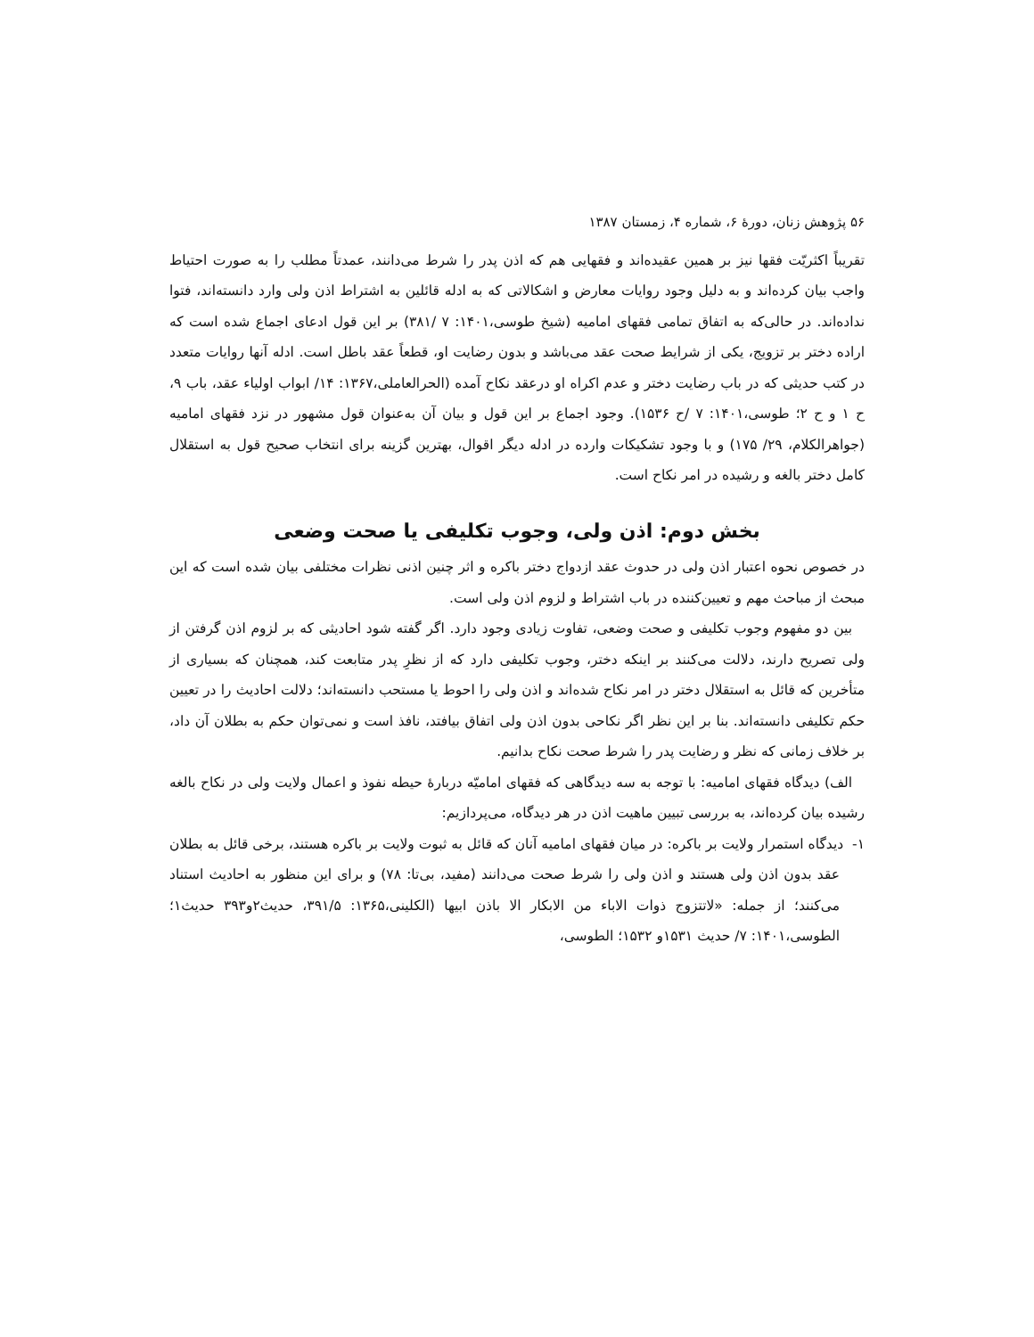۵۶ پژوهش زنان، دورهٔ ۶، شماره ۴، زمستان ۱۳۸۷
تقریباً اکثریّت فقها نیز بر همین عقیده‌اند و فقهایی هم که اذن پدر را شرط می‌دانند، عمدتاً مطلب را به صورت احتیاط واجب بیان کرده‌اند و به دلیل وجود روایات معارض و اشکالاتی که به ادله قائلین به اشتراط اذن ولی وارد دانسته‌اند، فتوا نداده‌اند. در حالی‌که به اتفاق تمامی فقهای امامیه (شیخ طوسی،۱۴۰۱: ۷ /۳۸۱) بر این قول ادعای اجماع شده است که اراده دختر بر تزویج، یکی از شرایط صحت عقد می‌باشد و بدون رضایت او، قطعاً عقد باطل است. ادله آنها روایات متعدد در کتب حدیثی که در باب رضایت دختر و عدم اکراه او درعقد نکاح آمده (الحرالعاملی،۱۳۶۷: ۱۴/ ابواب اولیاء عقد، باب ۹، ح ۱ و ح ۲؛ طوسی،۱۴۰۱: ۷ /ح ۱۵۳۶). وجود اجماع بر این قول و بیان آن به‌عنوان قول مشهور در نزد فقهای امامیه (جواهرالکلام، ۲۹/ ۱۷۵) و با وجود تشکیکات وارده در ادله دیگر اقوال، بهترین گزینه برای انتخاب صحیح قول به استقلال کامل دختر بالغه و رشیده در امر نکاح است.
بخش دوم: اذن ولی، وجوب تکلیفی یا صحت وضعی
در خصوص نحوه اعتبار اذن ولی در حدوث عقد ازدواج دختر باکره و اثر چنین اذنی نظرات مختلفی بیان شده است که این مبحث از مباحث مهم و تعیین‌کننده در باب اشتراط و لزوم اذن ولی است.
بین دو مفهوم وجوب تکلیفی و صحت وضعی، تفاوت زیادی وجود دارد. اگر گفته شود احادیثی که بر لزوم اذن گرفتن از ولی تصریح دارند، دلالت می‌کنند بر اینکه دختر، وجوب تکلیفی دارد که از نظرِ پدر متابعت کند، همچنان که بسیاری از متأخرین که قائل به استقلال دختر در امر نکاح شده‌اند و اذن ولی را احوط یا مستحب دانسته‌اند؛ دلالت احادیث را در تعیین حکم تکلیفی دانسته‌اند. بنا بر این نظر اگر نکاحی بدون اذن ولی اتفاق بیافتد، نافذ است و نمی‌توان حکم به بطلان آن داد، بر خلاف زمانی که نظر و رضایت پدر را شرط صحت نکاح بدانیم.
الف) دیدگاه فقهای امامیه: با توجه به سه دیدگاهی که فقهای امامیّه دربارهٔ حیطه نفوذ و اعمال ولایت ولی در نکاح بالغه رشیده بیان کرده‌اند، به بررسی تبیین ماهیت اذن در هر دیدگاه، می‌پردازیم:
۱- دیدگاه استمرار ولایت بر باکره: در میان فقهای امامیه آنان که قائل به ثبوت ولایت بر باکره هستند، برخی قائل به بطلان عقد بدون اذن ولی هستند و اذن ولی را شرط صحت می‌دانند (مفید، بی‌تا: ۷۸) و برای این منظور به احادیث استناد می‌کنند؛ از جمله: «لاتتزوج ذوات الاباء من الابکار الا باذن ابیها (الکلینی،۱۳۶۵: ۳۹۱/۵، حدیث۲و۳۹۳ حدیث۱؛ الطوسی،۱۴۰۱: ۷/ حدیث ۱۵۳۱و ۱۵۳۲؛ الطوسی،